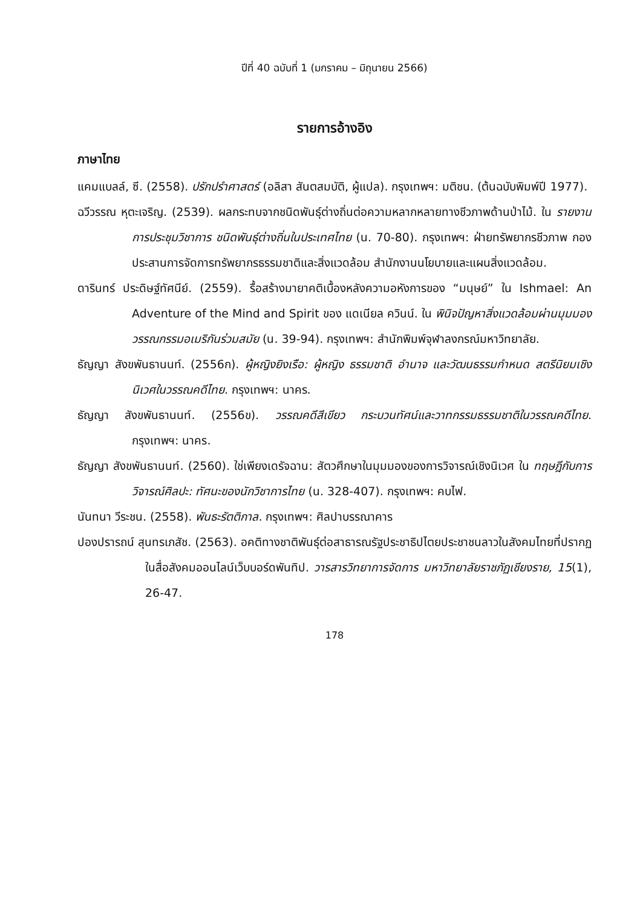ปีที่ 40 ฉบับที่ 1 (มกราคม – มิถุนายน 2566)
รายการอ้างอิง
ภาษาไทย
แคมแบลล์, ซี. (2558). ปรักปรำศาสตร์ (อลิสา สันตสมบัติ, ผู้แปล). กรุงเทพฯ: มติชน. (ต้นฉบับพิมพ์ปี 1977).
ฉวีวรรณ หุตะเจริญ. (2539). ผลกระทบจากชนิดพันธุ์ต่างถิ่นต่อความหลากหลายทางชีวภาพด้านป่าไม้. ใน รายงานการประชุมวิชาการ ชนิดพันธุ์ต่างถิ่นในประเทศไทย (น. 70-80). กรุงเทพฯ: ฝ่ายทรัพยากรชีวภาพ กองประสานการจัดการทรัพยากรธรรมชาติและสิ่งแวดล้อม สำนักงานนโยบายและแผนสิ่งแวดล้อม.
ดารินทร์ ประดิษฐ์ทัศนีย์. (2559). รื้อสร้างมายาคติเบื้องหลังความอหังการของ “มนุษย์” ใน Ishmael: An Adventure of the Mind and Spirit ของ แดเนียล ควินน์. ใน พินิจปัญหาสิ่งแวดล้อมผ่านมุมมองวรรณกรรมอเมริกันร่วมสมัย (น. 39-94). กรุงเทพฯ: สำนักพิมพ์จุฬาลงกรณ์มหาวิทยาลัย.
ธัญญา สังขพันธานนท์. (2556ก). ผู้หญิงยิงเรือ: ผู้หญิง ธรรมชาติ อำนาจ และวัฒนธรรมกำหนด สตรีนิยมเชิงนิเวศในวรรณคดีไทย. กรุงเทพฯ: นาคร.
ธัญญา สังขพันธานนท์. (2556ข). วรรณคดีสีเขียว กระบวนทัศน์และวาทกรรมธรรมชาติในวรรณคดีไทย. กรุงเทพฯ: นาคร.
ธัญญา สังขพันธานนท์. (2560). ใช่เพียงเดรัจฉาน: สัตวศึกษาในมุมมองของการวิจารณ์เชิงนิเวศ ใน ทฤษฎีกับการวิจารณ์ศิลปะ: ทัศนะของนักวิชาการไทย (น. 328-407). กรุงเทพฯ: คบไฟ.
นันทนา วีระชน. (2558). พันธะรัตติกาล. กรุงเทพฯ: ศิลปาบรรณาคาร
ปองปรารถน์ สุนทรเภสัช. (2563). อคติทางชาติพันธุ์ต่อสาธารณรัฐประชาธิปไตยประชาชนลาวในสังคมไทยที่ปรากฏในสื่อสังคมออนไลน์เว็บบอร์ดพันทิป. วารสารวิทยาการจัดการ มหาวิทยาลัยราชภัฏเชียงราย, 15(1), 26-47.
178